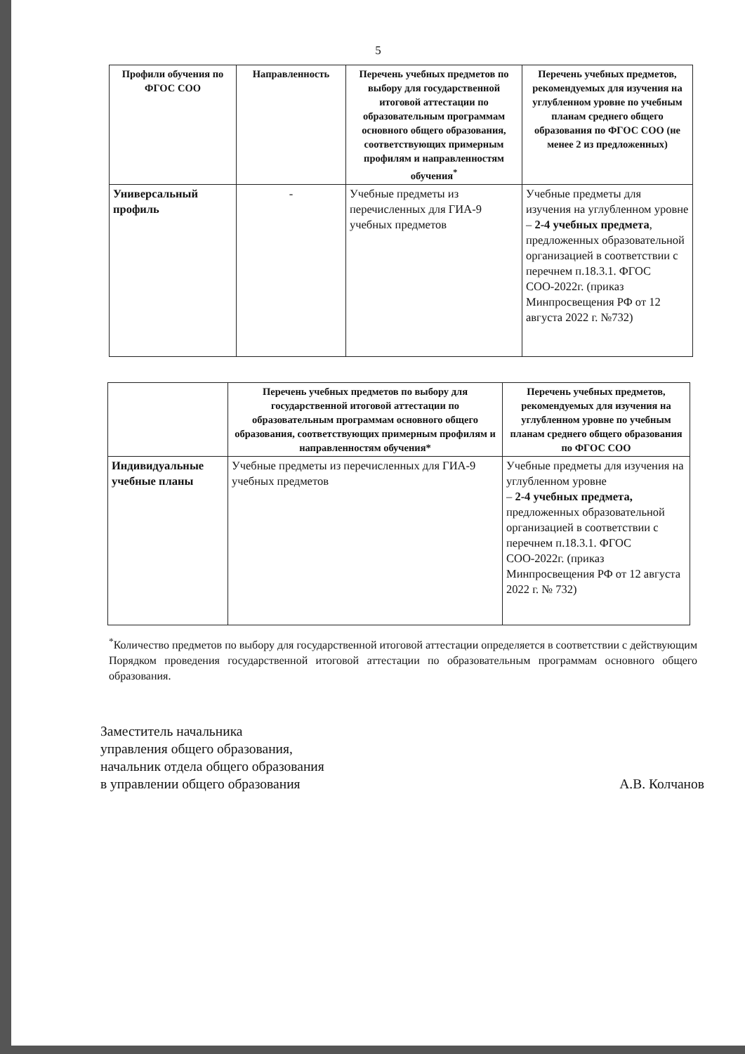5
| Профили обучения по ФГОС СОО | Направленность | Перечень учебных предметов по выбору для государственной итоговой аттестации по образовательным программам основного общего образования, соответствующих примерным профилям и направленностям обучения<sup>*</sup> | Перечень учебных предметов, рекомендуемых для изучения на углубленном уровне по учебным планам среднего общего образования по ФГОС СОО (не менее 2 из предложенных) |
| --- | --- | --- | --- |
| Универсальный профиль | - | Учебные предметы из перечисленных для ГИА-9 учебных предметов | Учебные предметы для изучения на углубленном уровне – 2-4 учебных предмета , предложенных образовательной организацией в соответствии с перечнем п.18.3.1. ФГОС СОО-2022г. (приказ Минпросвещения РФ от 12 августа 2022 г. №732) |
| | Перечень учебных предметов по выбору для государственной итоговой аттестации по образовательным программам основного общего образования, соответствующих примерным профилям и направленностям обучения* | Перечень учебных предметов, рекомендуемых для изучения на углубленном уровне по учебным планам среднего общего образования по ФГОС СОО |
| --- | --- | --- |
| Индивидуальные учебные планы | Учебные предметы из перечисленных для ГИА-9 учебных предметов | Учебные предметы для изучения на углубленном уровне – 2-4 учебных предмета, предложенных образовательной организацией в соответствии с перечнем п.18.3.1. ФГОС СОО-2022г. (приказ Минпросвещения РФ от 12 августа 2022 г. № 732) |
<sup>*</sup> Количество предметов по выбору для государственной итоговой аттестации определяется в соответствии с действующим Порядком проведения государственной итоговой аттестации по образовательным программам основного общего образования.
Заместитель начальника
управления общего образования,
начальник отдела общего образования
в управлении общего образования
А.В. Колчанов